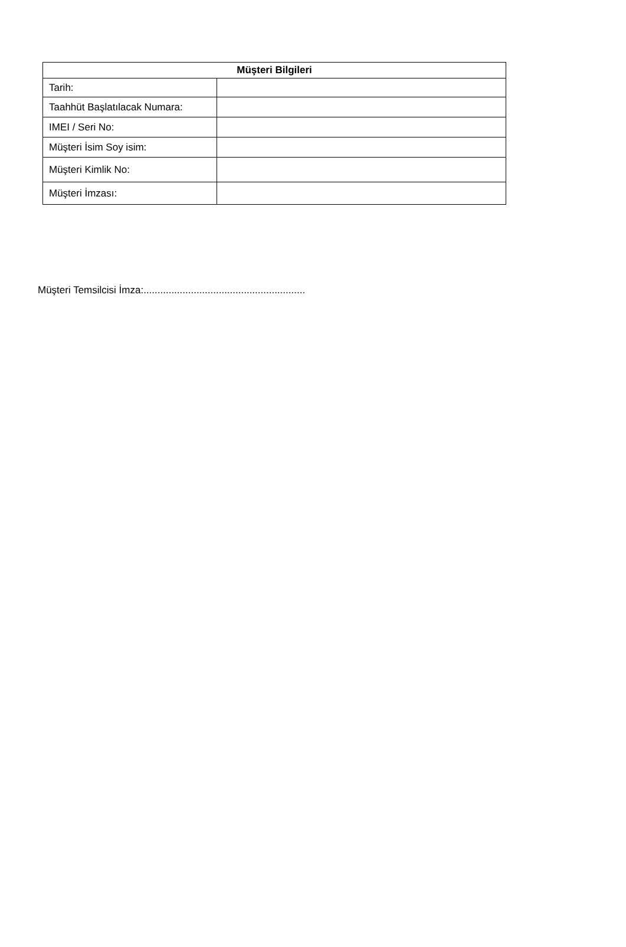| Müşteri Bilgileri | |
| --- | --- |
| Tarih: | |
| Taahhüt Başlatılacak Numara: | |
| IMEI / Seri No: | |
| Müşteri İsim Soy isim: | |
| Müşteri Kimlik No: | |
| Müşteri İmzası: | |
Müşteri Temsilcisi İmza:..........................................................